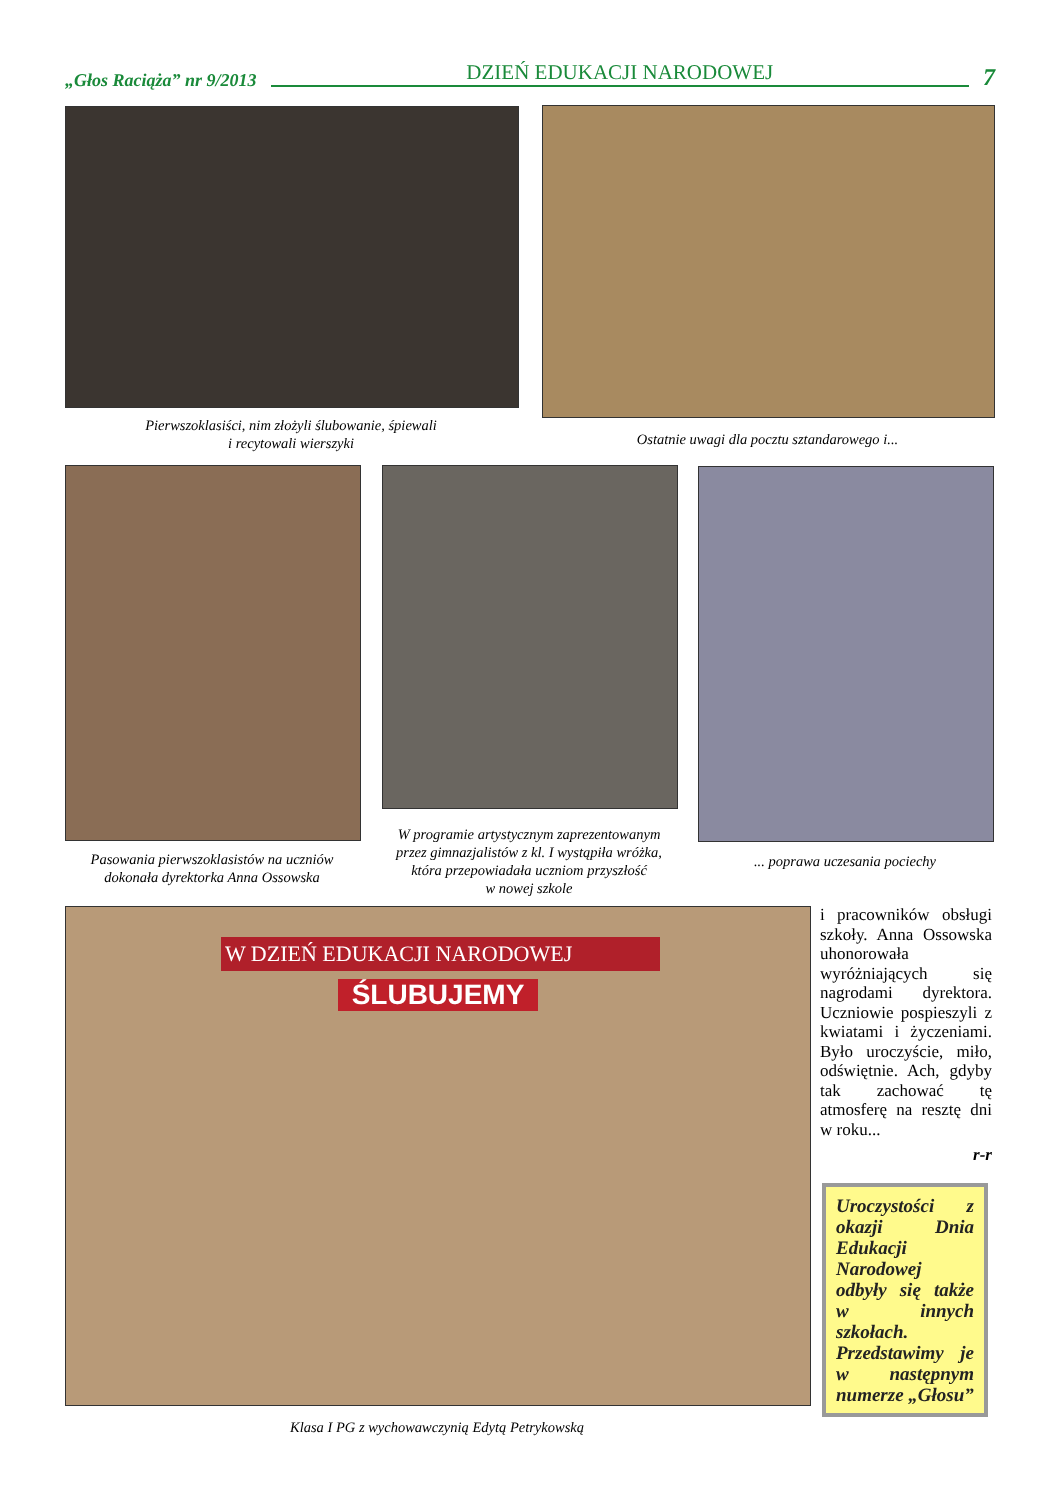„Głos Raciąża” nr 9/2013 DZIEŃ EDUKACJI NARODOWEJ 7
Pierwszoklasiści, nim złożyli ślubowanie, śpiewali
i recytowali wierszyki
Ostatnie uwagi dla pocztu sztandarowego i...
Pasowania pierwszoklasistów na uczniów dokonała dyrektorka Anna Ossowska
W programie artystycznym zaprezentowanym przez gimnazjalistów z kl. I wystąpiła wróżka, która przepowiadała uczniom przyszłość
w nowej szkole
... poprawa uczesania pociechy
W DZIEŃ EDUKACJI NARODOWEJ
ŚLUBUJEMY
Klasa I PG z wychowawczynią Edytą Petrykowską
i pracowników obsługi szkoły. Anna Ossowska uhonorowała wyróżniających się nagrodami dyrektora. Uczniowie pospieszyli z kwiatami i życzeniami. Było uroczyście, miło, odświętnie. Ach, gdyby tak zachować tę atmosferę na resztę dni w roku...
r-r
Uroczystości z okazji Dnia Edukacji Narodowej odbyły się także w innych szkołach. Przedstawimy je w następnym numerze „Głosu”